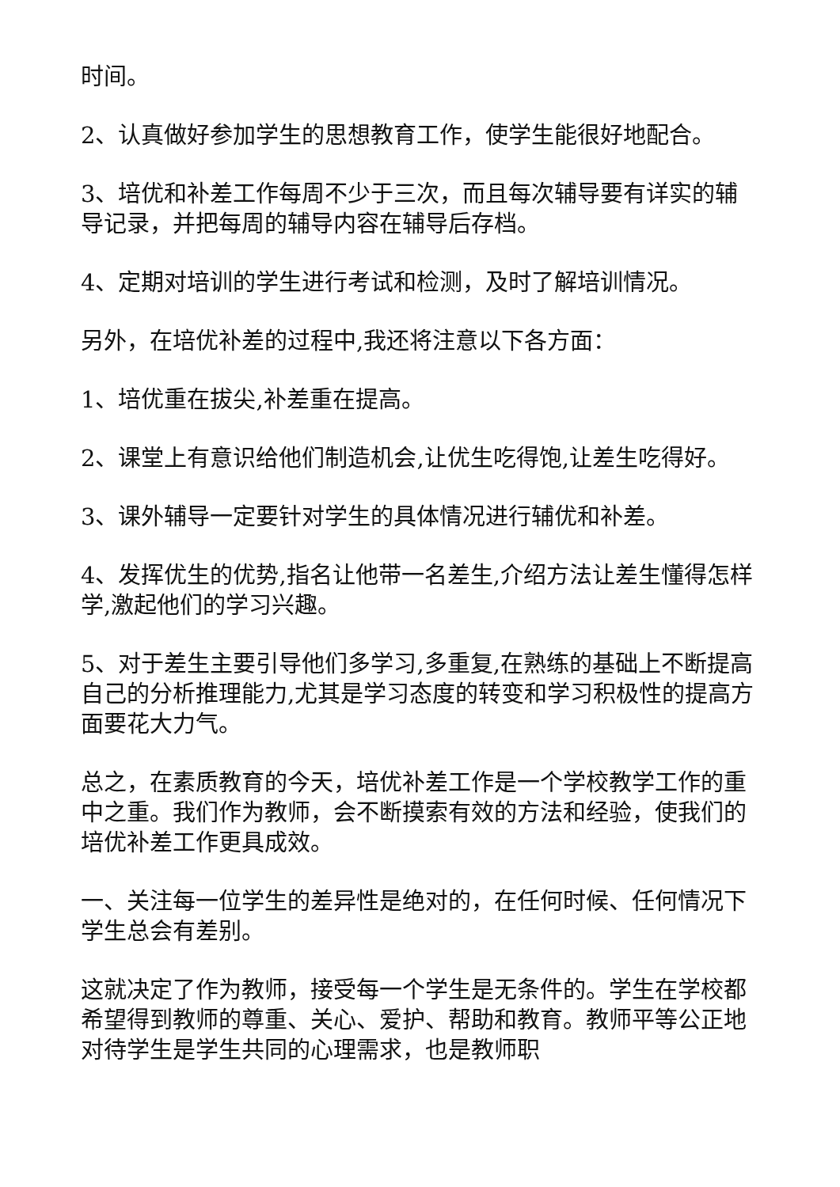时间。
2、认真做好参加学生的思想教育工作，使学生能很好地配合。
3、培优和补差工作每周不少于三次，而且每次辅导要有详实的辅导记录，并把每周的辅导内容在辅导后存档。
4、定期对培训的学生进行考试和检测，及时了解培训情况。
另外，在培优补差的过程中,我还将注意以下各方面：
1、培优重在拔尖,补差重在提高。
2、课堂上有意识给他们制造机会,让优生吃得饱,让差生吃得好。
3、课外辅导一定要针对学生的具体情况进行辅优和补差。
4、发挥优生的优势,指名让他带一名差生,介绍方法让差生懂得怎样学,激起他们的学习兴趣。
5、对于差生主要引导他们多学习,多重复,在熟练的基础上不断提高自己的分析推理能力,尤其是学习态度的转变和学习积极性的提高方面要花大力气。
总之，在素质教育的今天，培优补差工作是一个学校教学工作的重中之重。我们作为教师，会不断摸索有效的方法和经验，使我们的培优补差工作更具成效。
一、关注每一位学生的差异性是绝对的，在任何时候、任何情况下学生总会有差别。
这就决定了作为教师，接受每一个学生是无条件的。学生在学校都希望得到教师的尊重、关心、爱护、帮助和教育。教师平等公正地对待学生是学生共同的心理需求，也是教师职